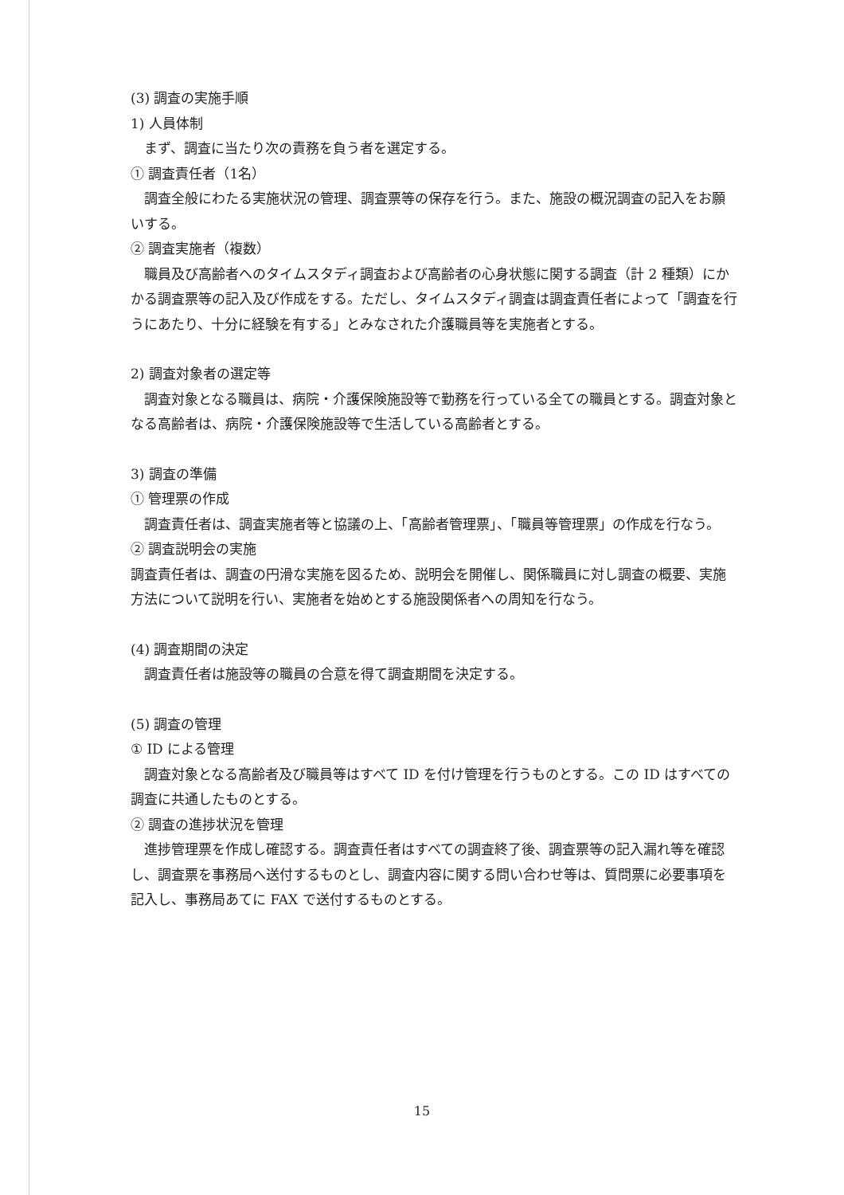(3) 調査の実施手順
1) 人員体制
まず、調査に当たり次の責務を負う者を選定する。
① 調査責任者（1名）
調査全般にわたる実施状況の管理、調査票等の保存を行う。また、施設の概況調査の記入をお願いする。
② 調査実施者（複数）
職員及び高齢者へのタイムスタディ調査および高齢者の心身状態に関する調査（計 2 種類）にかかる調査票等の記入及び作成をする。ただし、タイムスタディ調査は調査責任者によって「調査を行うにあたり、十分に経験を有する」とみなされた介護職員等を実施者とする。
2) 調査対象者の選定等
調査対象となる職員は、病院・介護保険施設等で勤務を行っている全ての職員とする。調査対象となる高齢者は、病院・介護保険施設等で生活している高齢者とする。
3) 調査の準備
① 管理票の作成
調査責任者は、調査実施者等と協議の上、「高齢者管理票」、「職員等管理票」の作成を行なう。
② 調査説明会の実施
調査責任者は、調査の円滑な実施を図るため、説明会を開催し、関係職員に対し調査の概要、実施方法について説明を行い、実施者を始めとする施設関係者への周知を行なう。
(4) 調査期間の決定
調査責任者は施設等の職員の合意を得て調査期間を決定する。
(5) 調査の管理
① ID による管理
調査対象となる高齢者及び職員等はすべて ID を付け管理を行うものとする。この ID はすべての調査に共通したものとする。
② 調査の進捗状況を管理
進捗管理票を作成し確認する。調査責任者はすべての調査終了後、調査票等の記入漏れ等を確認し、調査票を事務局へ送付するものとし、調査内容に関する問い合わせ等は、質問票に必要事項を記入し、事務局あてに FAX で送付するものとする。
15